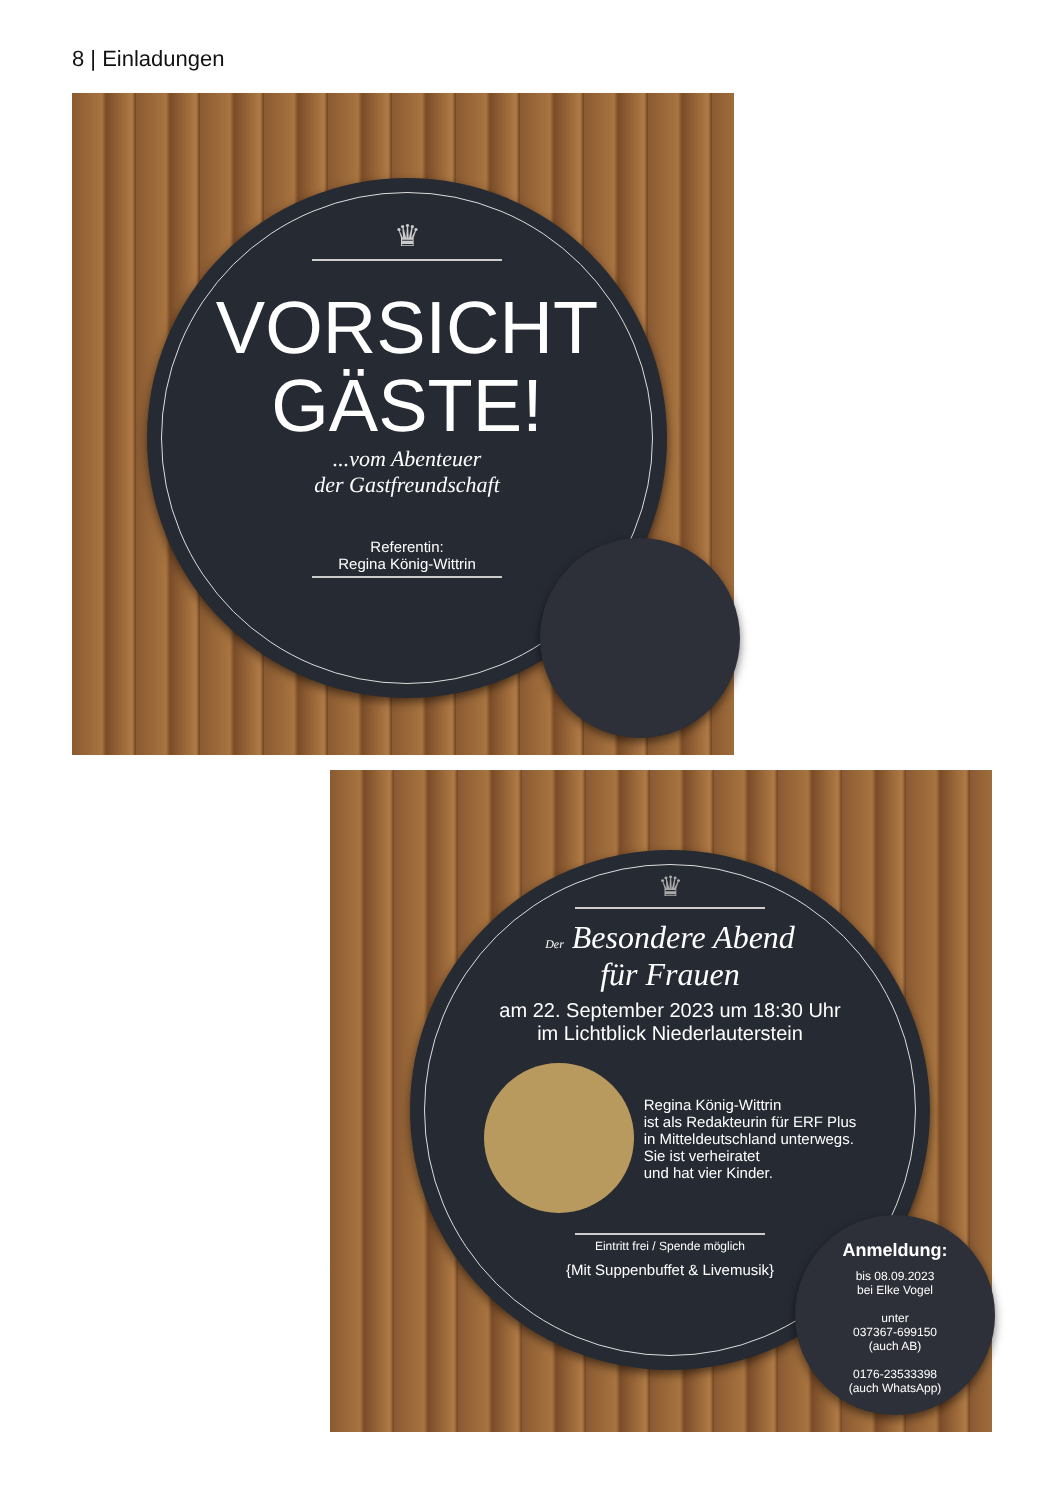8 | Einladungen
♛
VORSICHT
GÄSTE!
...vom Abenteuer
der Gastfreundschaft
Referentin:
Regina König-Wittrin
♛
Der Besondere Abend
für Frauen
am 22. September 2023 um 18:30 Uhr
im Lichtblick Niederlauterstein
Regina König-Wittrin
ist als Redakteurin für ERF Plus
in Mitteldeutschland unterwegs.
Sie ist verheiratet
und hat vier Kinder.
Eintritt frei / Spende möglich
{Mit Suppenbuffet & Livemusik}
Anmeldung:
bis 08.09.2023
bei Elke Vogel
unter
037367-699150
(auch AB)
0176-23533398
(auch WhatsApp)